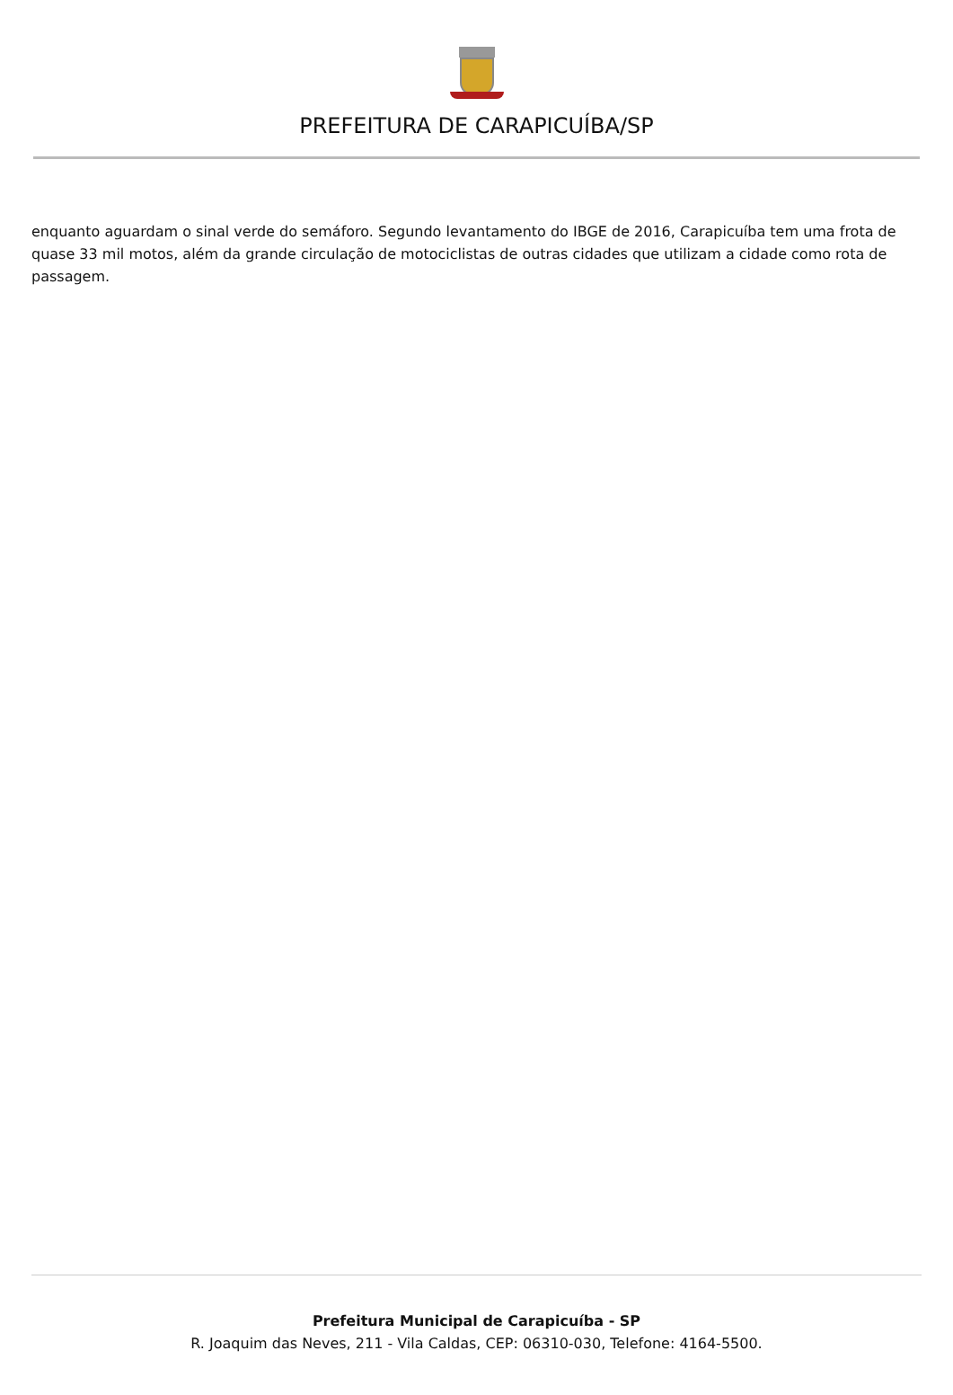PREFEITURA DE CARAPICUÍBA/SP
enquanto aguardam o sinal verde do semáforo. Segundo levantamento do IBGE de 2016, Carapicuíba tem uma frota de quase 33 mil motos, além da grande circulação de motociclistas de outras cidades que utilizam a cidade como rota de passagem.
Prefeitura Municipal de Carapicuíba - SP
R. Joaquim das Neves, 211 - Vila Caldas, CEP: 06310-030, Telefone: 4164-5500.